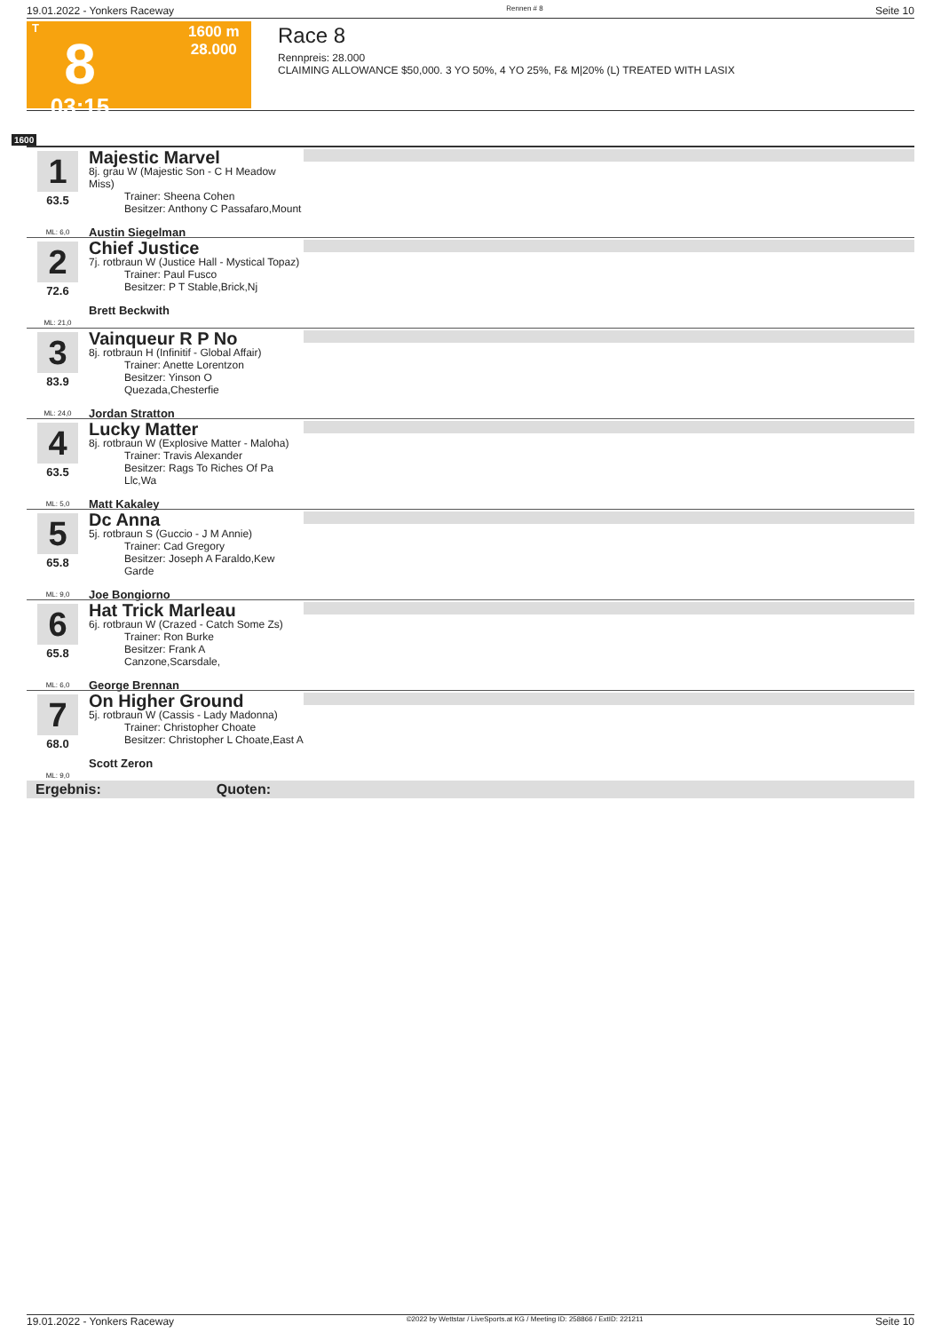19.01.2022 - Yonkers Raceway Rennen # 8 Seite 10
T
8
03:15
1600 m
28.000
Race 8
Rennpreis: 28.000
CLAIMING ALLOWANCE $50,000. 3 YO 50%, 4 YO 25%, F& M|20% (L) TREATED WITH LASIX
1600
1
63.5
ML: 6,0
Majestic Marvel
8j. grau W (Majestic Son - C H Meadow Miss)
Trainer: Sheena Cohen
Besitzer: Anthony C Passafaro,Mount
Austin Siegelman
2
72.6
ML: 21,0
Chief Justice
7j. rotbraun W (Justice Hall - Mystical Topaz)
Trainer: Paul Fusco
Besitzer: P T Stable,Brick,Nj
Brett Beckwith
3
83.9
ML: 24,0
Vainqueur R P No
8j. rotbraun H (Infinitif - Global Affair)
Trainer: Anette Lorentzon
Besitzer: Yinson O Quezada,Chesterfie
Jordan Stratton
4
63.5
ML: 5,0
Lucky Matter
8j. rotbraun W (Explosive Matter - Maloha)
Trainer: Travis Alexander
Besitzer: Rags To Riches Of Pa Llc,Wa
Matt Kakaley
5
65.8
ML: 9,0
Dc Anna
5j. rotbraun S (Guccio - J M Annie)
Trainer: Cad Gregory
Besitzer: Joseph A Faraldo,Kew Garde
Joe Bongiorno
6
65.8
ML: 6,0
Hat Trick Marleau
6j. rotbraun W (Crazed - Catch Some Zs)
Trainer: Ron Burke
Besitzer: Frank A Canzone,Scarsdale,
George Brennan
7
68.0
ML: 9,0
On Higher Ground
5j. rotbraun W (Cassis - Lady Madonna)
Trainer: Christopher Choate
Besitzer: Christopher L Choate,East A
Scott Zeron
Ergebnis: Quoten:
19.01.2022 - Yonkers Raceway ©2022 by Wettstar / LiveSports.at KG / Meeting ID: 258866 / ExtID: 221211 Seite 10